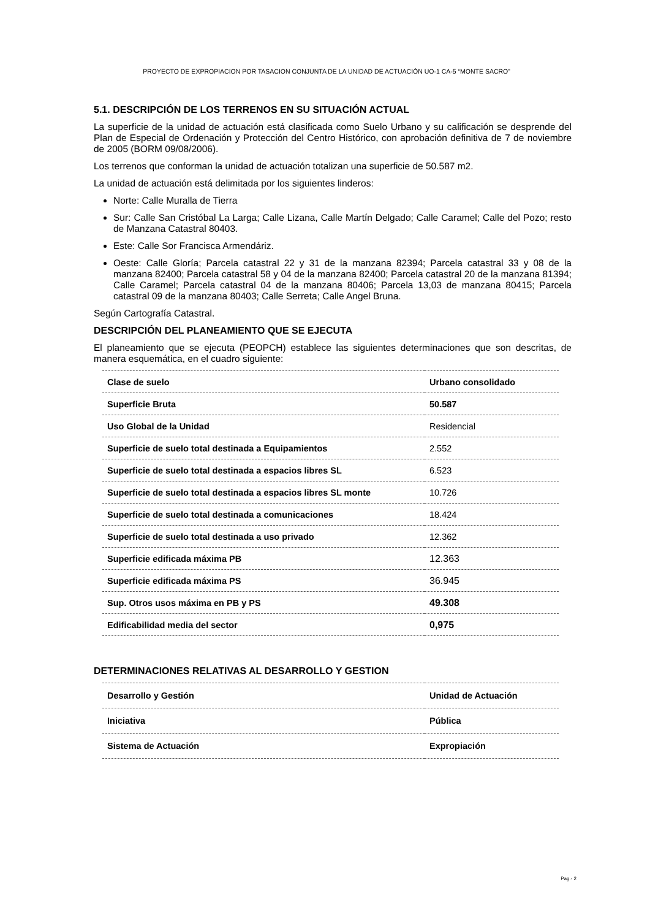PROYECTO DE EXPROPIACION POR TASACION CONJUNTA DE LA UNIDAD DE ACTUACIÓN UO-1 CA-5 “MONTE SACRO”
5.1. DESCRIPCIÓN DE LOS TERRENOS EN SU SITUACIÓN ACTUAL
La superficie de la unidad de actuación está clasificada como Suelo Urbano y su calificación se desprende del Plan de Especial de Ordenación y Protección del Centro Histórico, con aprobación definitiva de 7 de noviembre de 2005 (BORM 09/08/2006).
Los terrenos que conforman la unidad de actuación totalizan una superficie de 50.587 m2.
La unidad de actuación está delimitada por los siguientes linderos:
Norte: Calle Muralla de Tierra
Sur: Calle San Cristóbal La Larga; Calle Lizana, Calle Martín Delgado; Calle Caramel; Calle del Pozo; resto de Manzana Catastral 80403.
Este: Calle Sor Francisca Armendáriz.
Oeste: Calle Gloría; Parcela catastral 22 y 31 de la manzana 82394; Parcela catastral 33 y 08 de la manzana 82400; Parcela catastral 58 y 04 de la manzana 82400; Parcela catastral 20 de la manzana 81394; Calle Caramel; Parcela catastral 04 de la manzana 80406; Parcela 13,03 de manzana 80415; Parcela catastral 09 de la manzana 80403; Calle Serreta; Calle Angel Bruna.
Según Cartografía Catastral.
DESCRIPCIÓN DEL PLANEAMIENTO QUE SE EJECUTA
El planeamiento que se ejecuta (PEOPCH) establece las siguientes determinaciones que son descritas, de manera esquemática, en el cuadro siguiente:
| Clase de suelo | Urbano consolidado |
| Superficie Bruta | 50.587 |
| Uso Global de la Unidad | Residencial |
| Superficie de suelo total destinada a Equipamientos | 2.552 |
| Superficie de suelo total destinada a espacios libres SL | 6.523 |
| Superficie de suelo total destinada a espacios libres SL monte | 10.726 |
| Superficie de suelo total destinada a comunicaciones | 18.424 |
| Superficie de suelo total destinada a uso privado | 12.362 |
| Superficie edificada máxima PB | 12.363 |
| Superficie edificada máxima PS | 36.945 |
| Sup. Otros usos máxima en PB y PS | 49.308 |
| Edificabilidad media del sector | 0,975 |
DETERMINACIONES RELATIVAS AL DESARROLLO Y GESTION
| Desarrollo y Gestión | Unidad de Actuación |
| Iniciativa | Pública |
| Sistema de Actuación | Expropiación |
Pag.- 2